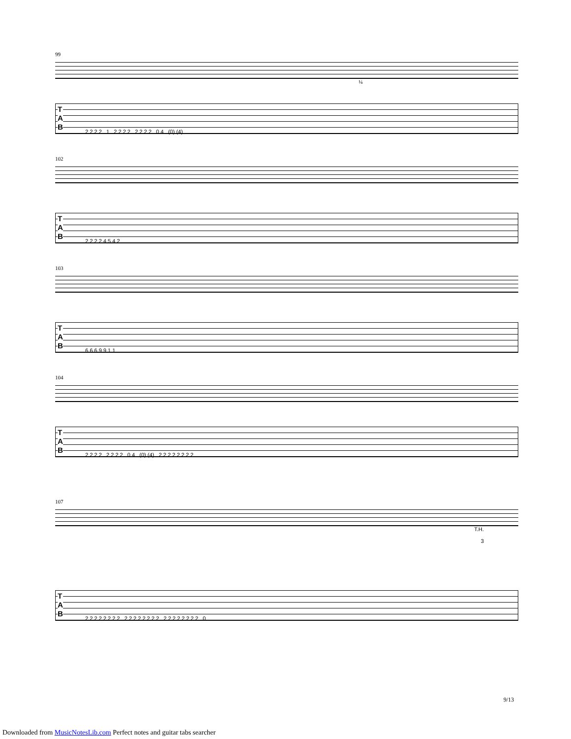99
¼
T
A
B
2 2 2 2 1 2 2 2 2 2 2 2 2 0 4 (0) (4)
102
T
A
B
2 2 2 2 4 5 4 2
103
T
A
B
6 6 6 9 9 1 1
104
T
A
B
2 2 2 2 2 2 2 2 0 4 (0) (4) 2 2 2 2 2 2 2 2
107
T.H.
3
T
A
B
2 2 2 2 2 2 2 2 2 2 2 2 2 2 2 2 2 2 2 2 2 2 2 2 0
9/13
Downloaded from MusicNotesLib.com Perfect notes and guitar tabs searcher